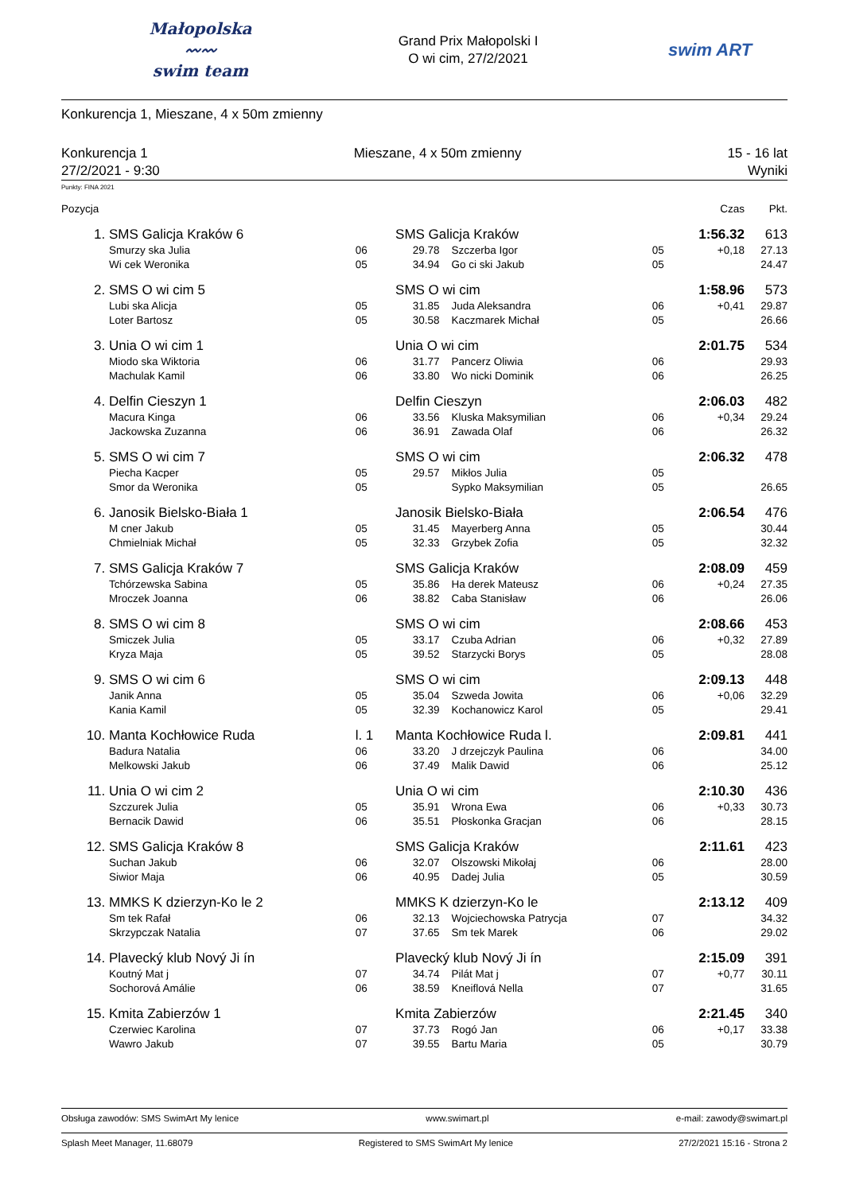Małopolska
〰〰
swim team
Grand Prix Małopolski I
O wi cim, 27/2/2021
swim ART
Konkurencja 1, Mieszane, 4 x 50m zmienny
Konkurencja 1 Mieszane, 4 x 50m zmienny 15 - 16 lat
27/2/2021 - 9:30 Wyniki
Punkty: FINA 2021
| Pozycja | | | | | | Czas | Pkt. |
| --- | --- | --- | --- | --- | --- | --- | --- |
| 1. | SMS Galicja Kraków 6 | | SMS Galicja Kraków | | | 1:56.32 | 613 |
| | Smurzy ska Julia | 06 | 29.78 | Szczerba Igor | 05 | +0,18 | 27.13 |
| | Wi cek Weronika | 05 | 34.94 | Go ci ski Jakub | 05 | | 24.47 |
| 2. | SMS O wi cim 5 | | SMS O wi cim | | | 1:58.96 | 573 |
| | Lubi ska Alicja | 05 | 31.85 | Juda Aleksandra | 06 | +0,41 | 29.87 |
| | Loter Bartosz | 05 | 30.58 | Kaczmarek Michał | 05 | | 26.66 |
| 3. | Unia O wi cim 1 | | Unia O wi cim | | | 2:01.75 | 534 |
| | Miodo ska Wiktoria | 06 | 31.77 | Pancerz Oliwia | 06 | | 29.93 |
| | Machulak Kamil | 06 | 33.80 | Wo nicki Dominik | 06 | | 26.25 |
| 4. | Delfin Cieszyn 1 | | Delfin Cieszyn | | | 2:06.03 | 482 |
| | Macura Kinga | 06 | 33.56 | Kluska Maksymilian | 06 | +0,34 | 29.24 |
| | Jackowska Zuzanna | 06 | 36.91 | Zawada Olaf | 06 | | 26.32 |
| 5. | SMS O wi cim 7 | | SMS O wi cim | | | 2:06.32 | 478 |
| | Piecha Kacper | 05 | 29.57 | Mikłos Julia | 05 | | |
| | Smor da Weronika | 05 | | Sypko Maksymilian | 05 | | 26.65 |
| 6. | Janosik Bielsko-Biała 1 | | Janosik Bielsko-Biała | | | 2:06.54 | 476 |
| | M cner Jakub | 05 | 31.45 | Mayerberg Anna | 05 | | 30.44 |
| | Chmielniak Michał | 05 | 32.33 | Grzybek Zofia | 05 | | 32.32 |
| 7. | SMS Galicja Kraków 7 | | SMS Galicja Kraków | | | 2:08.09 | 459 |
| | Tchórzewska Sabina | 05 | 35.86 | Ha derek Mateusz | 06 | +0,24 | 27.35 |
| | Mroczek Joanna | 06 | 38.82 | Caba Stanisław | 06 | | 26.06 |
| 8. | SMS O wi cim 8 | | SMS O wi cim | | | 2:08.66 | 453 |
| | Smiczek Julia | 05 | 33.17 | Czuba Adrian | 06 | +0,32 | 27.89 |
| | Kryza Maja | 05 | 39.52 | Starzycki Borys | 05 | | 28.08 |
| 9. | SMS O wi cim 6 | | SMS O wi cim | | | 2:09.13 | 448 |
| | Janik Anna | 05 | 35.04 | Szweda Jowita | 06 | +0,06 | 32.29 |
| | Kania Kamil | 05 | 32.39 | Kochanowicz Karol | 05 | | 29.41 |
| 10. | Manta Kochłowice Ruda | l. 1 | Manta Kochłowice Ruda l. | | | 2:09.81 | 441 |
| | Badura Natalia | 06 | 33.20 | J drzejczyk Paulina | 06 | | 34.00 |
| | Melkowski Jakub | 06 | 37.49 | Malik Dawid | 06 | | 25.12 |
| 11. | Unia O wi cim 2 | | Unia O wi cim | | | 2:10.30 | 436 |
| | Szczurek Julia | 05 | 35.91 | Wrona Ewa | 06 | +0,33 | 30.73 |
| | Bernacik Dawid | 06 | 35.51 | Płoskonka Gracjan | 06 | | 28.15 |
| 12. | SMS Galicja Kraków 8 | | SMS Galicja Kraków | | | 2:11.61 | 423 |
| | Suchan Jakub | 06 | 32.07 | Olszowski Mikołaj | 06 | | 28.00 |
| | Siwior Maja | 06 | 40.95 | Dadej Julia | 05 | | 30.59 |
| 13. | MMKS K dzierzyn-Ko le 2 | | MMKS K dzierzyn-Ko le | | | 2:13.12 | 409 |
| | Sm tek Rafał | 06 | 32.13 | Wojciechowska Patrycja | 07 | | 34.32 |
| | Skrzypczak Natalia | 07 | 37.65 | Sm tek Marek | 06 | | 29.02 |
| 14. | Plavecký klub Nový Ji ín | | Plavecký klub Nový Ji ín | | | 2:15.09 | 391 |
| | Koutný Mat j | 07 | 34.74 | Pilát Mat j | 07 | +0,77 | 30.11 |
| | Sochorová Amálie | 06 | 38.59 | Kneiflová Nella | 07 | | 31.65 |
| 15. | Kmita Zabierzów 1 | | Kmita Zabierzów | | | 2:21.45 | 340 |
| | Czerwiec Karolina | 07 | 37.73 | Rogó Jan | 06 | +0,17 | 33.38 |
| | Wawro Jakub | 07 | 39.55 | Bartu Maria | 05 | | 30.79 |
Obsługa zawodów: SMS SwimArt My lenice www.swimart.pl e-mail: zawody@swimart.pl
Splash Meet Manager, 11.68079 Registered to SMS SwimArt My lenice 27/2/2021 15:16 - Strona 2